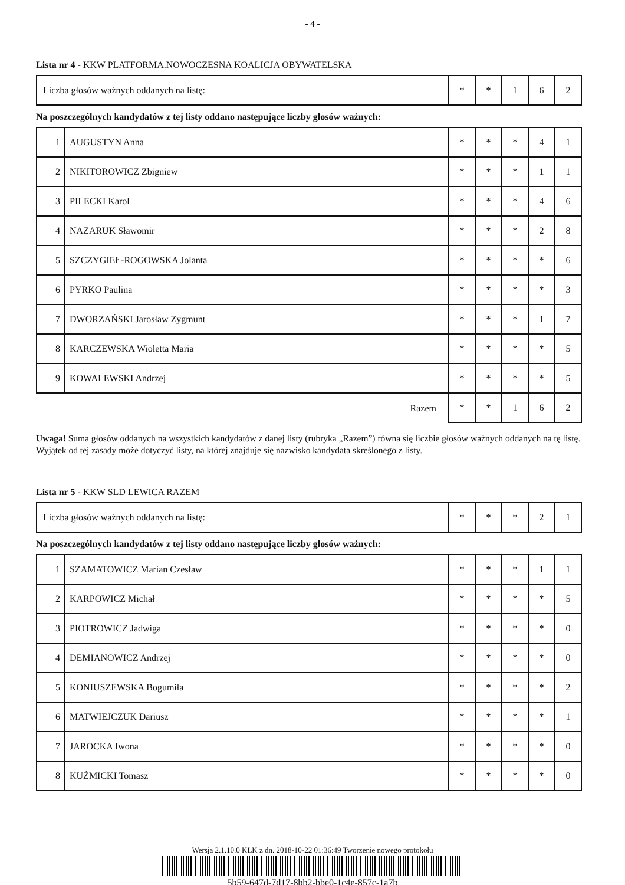- 4 -
Lista nr 4 - KKW PLATFORMA.NOWOCZESNA KOALICJA OBYWATELSKA
| Liczba głosów ważnych oddanych na listę: | * | * | 1 | 6 | 2 |
Na poszczególnych kandydatów z tej listy oddano następujące liczby głosów ważnych:
| 1 | AUGUSTYN Anna | * | * | * | 4 | 1 |
| 2 | NIKITOROWICZ Zbigniew | * | * | * | 1 | 1 |
| 3 | PILECKI Karol | * | * | * | 4 | 6 |
| 4 | NAZARUK Sławomir | * | * | * | 2 | 8 |
| 5 | SZCZYGIEŁ-ROGOWSKA Jolanta | * | * | * | * | 6 |
| 6 | PYRKO Paulina | * | * | * | * | 3 |
| 7 | DWORZAŃSKI Jarosław Zygmunt | * | * | * | 1 | 7 |
| 8 | KARCZEWSKA Wioletta Maria | * | * | * | * | 5 |
| 9 | KOWALEWSKI Andrzej | * | * | * | * | 5 |
| Razem | | * | * | 1 | 6 | 2 |
Uwaga! Suma głosów oddanych na wszystkich kandydatów z danej listy (rubryka „Razem”) równa się liczbie głosów ważnych oddanych na tę listę. Wyjątek od tej zasady może dotyczyć listy, na której znajduje się nazwisko kandydata skreślonego z listy.
Lista nr 5 - KKW SLD LEWICA RAZEM
| Liczba głosów ważnych oddanych na listę: | * | * | * | 2 | 1 |
Na poszczególnych kandydatów z tej listy oddano następujące liczby głosów ważnych:
| 1 | SZAMATOWICZ Marian Czesław | * | * | * | 1 | 1 |
| 2 | KARPOWICZ Michał | * | * | * | * | 5 |
| 3 | PIOTROWICZ Jadwiga | * | * | * | * | 0 |
| 4 | DEMIANOWICZ Andrzej | * | * | * | * | 0 |
| 5 | KONIUSZEWSKA Bogumiła | * | * | * | * | 2 |
| 6 | MATWIEJCZUK Dariusz | * | * | * | * | 1 |
| 7 | JAROCKA Iwona | * | * | * | * | 0 |
| 8 | KUŹMICKI Tomasz | * | * | * | * | 0 |
Wersja 2.1.10.0 KLK z dn. 2018-10-22 01:36:49 Tworzenie nowego protokołu
5b59-647d-7d17-8bb2-bbe0-1c4e-857c-1a7b